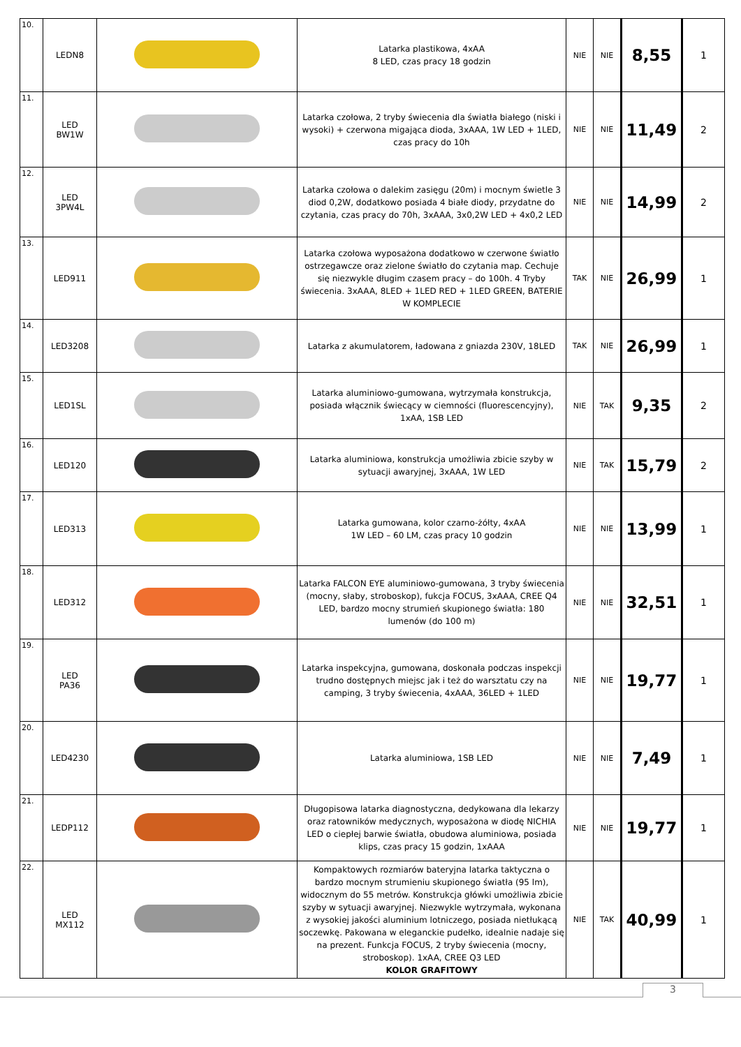| 10. | LEDN8 | | Latarka plastikowa, 4xAA 8 LED, czas pracy 18 godzin | NIE | NIE | 8,55 | 1 |
| 11. | LED BW1W | | Latarka czołowa, 2 tryby świecenia dla światła białego (niski i wysoki) + czerwona migająca dioda, 3xAAA, 1W LED + 1LED, czas pracy do 10h | NIE | NIE | 11,49 | 2 |
| 12. | LED 3PW4L | | Latarka czołowa o dalekim zasięgu (20m) i mocnym świetle 3 diod 0,2W, dodatkowo posiada 4 białe diody, przydatne do czytania, czas pracy do 70h, 3xAAA, 3x0,2W LED + 4x0,2 LED | NIE | NIE | 14,99 | 2 |
| 13. | LED911 | | Latarka czołowa wyposażona dodatkowo w czerwone światło ostrzegawcze oraz zielone światło do czytania map. Cechuje się niezwykle długim czasem pracy – do 100h. 4 Tryby świecenia. 3xAAA, 8LED + 1LED RED + 1LED GREEN, BATERIE W KOMPLECIE | TAK | NIE | 26,99 | 1 |
| 14. | LED3208 | | Latarka z akumulatorem, ładowana z gniazda 230V, 18LED | TAK | NIE | 26,99 | 1 |
| 15. | LED1SL | | Latarka aluminiowo-gumowana, wytrzymała konstrukcja, posiada włącznik świecący w ciemności (fluorescencyjny), 1xAA, 1SB LED | NIE | TAK | 9,35 | 2 |
| 16. | LED120 | | Latarka aluminiowa, konstrukcja umożliwia zbicie szyby w sytuacji awaryjnej, 3xAAA, 1W LED | NIE | TAK | 15,79 | 2 |
| 17. | LED313 | | Latarka gumowana, kolor czarno-żółty, 4xAA 1W LED – 60 LM, czas pracy 10 godzin | NIE | NIE | 13,99 | 1 |
| 18. | LED312 | | Latarka FALCON EYE aluminiowo-gumowana, 3 tryby świecenia (mocny, słaby, stroboskop), fukcja FOCUS, 3xAAA, CREE Q4 LED, bardzo mocny strumień skupionego światła: 180 lumenów (do 100 m) | NIE | NIE | 32,51 | 1 |
| 19. | LED PA36 | | Latarka inspekcyjna, gumowana, doskonała podczas inspekcji trudno dostępnych miejsc jak i też do warsztatu czy na camping, 3 tryby świecenia, 4xAAA, 36LED + 1LED | NIE | NIE | 19,77 | 1 |
| 20. | LED4230 | | Latarka aluminiowa, 1SB LED | NIE | NIE | 7,49 | 1 |
| 21. | LEDP112 | | Długopisowa latarka diagnostyczna, dedykowana dla lekarzy oraz ratowników medycznych, wyposażona w diodę NICHIA LED o ciepłej barwie światła, obudowa aluminiowa, posiada klips, czas pracy 15 godzin, 1xAAA | NIE | NIE | 19,77 | 1 |
| 22. | LED MX112 | | Kompaktowych rozmiarów bateryjna latarka taktyczna o bardzo mocnym strumieniu skupionego światła (95 lm), widocznym do 55 metrów. Konstrukcja główki umożliwia zbicie szyby w sytuacji awaryjnej. Niezwykle wytrzymała, wykonana z wysokiej jakości aluminium lotniczego, posiada nietłukącą soczewkę. Pakowana w eleganckie pudełko, idealnie nadaje się na prezent. Funkcja FOCUS, 2 tryby świecenia (mocny, stroboskop). 1xAA, CREE Q3 LED KOLOR GRAFITOWY | NIE | TAK | 40,99 | 1 |
3